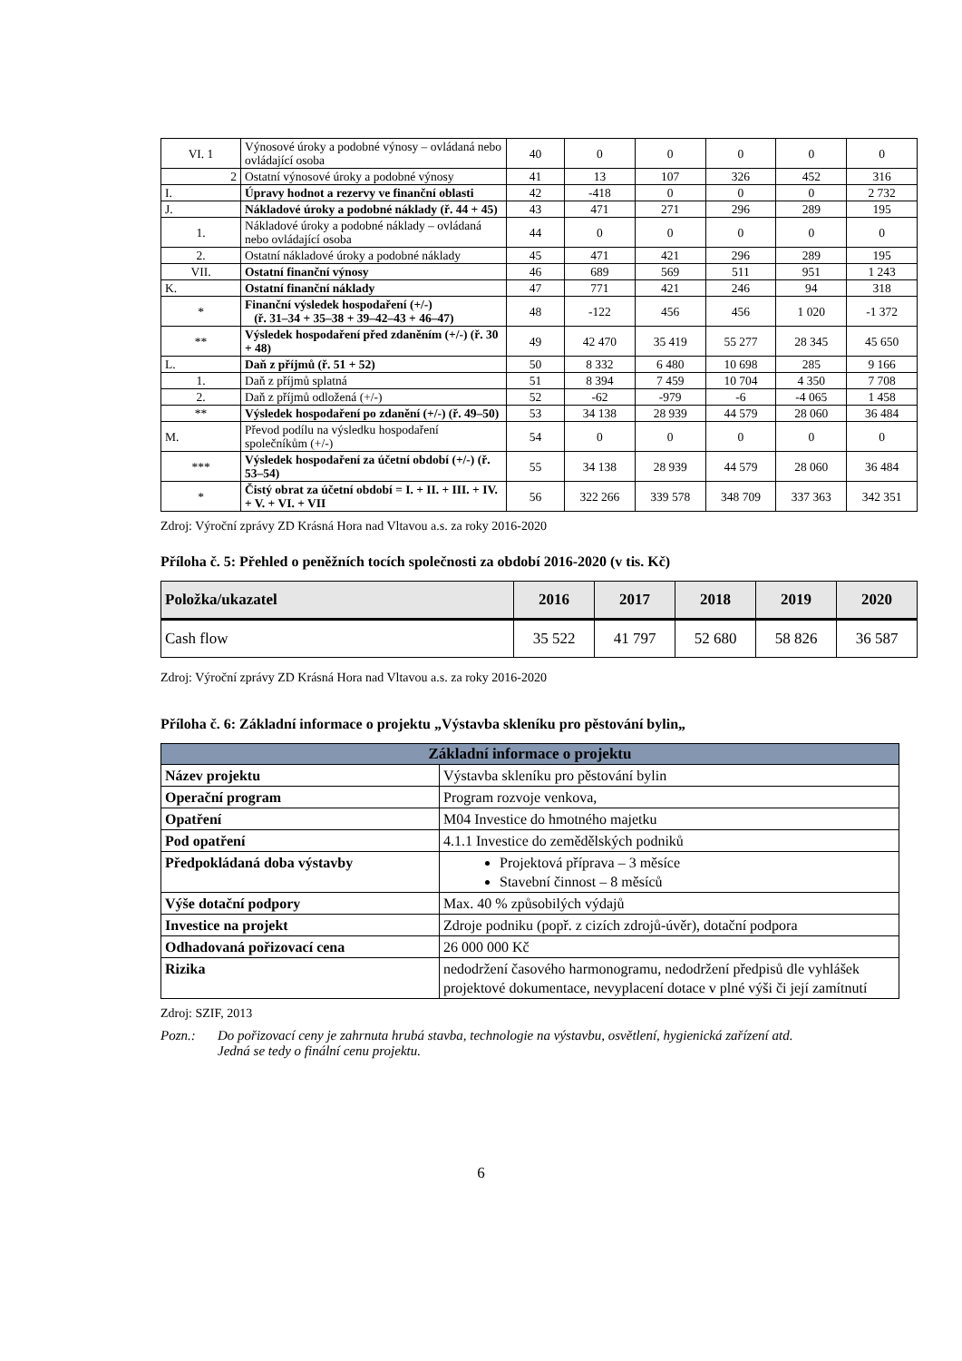| VI. 1 | Výnosové úroky a podobné výnosy – ovládaná nebo ovládající osoba | 40 | 0 | 0 | 0 | 0 | 0 |
| 2 | Ostatní výnosové úroky a podobné výnosy | 41 | 13 | 107 | 326 | 452 | 316 |
| I. | Úpravy hodnot a rezervy ve finanční oblasti | 42 | -418 | 0 | 0 | 0 | 2 732 |
| J. | Nákladové úroky a podobné náklady (ř. 44 + 45) | 43 | 471 | 271 | 296 | 289 | 195 |
| 1. | Nákladové úroky a podobné náklady – ovládaná nebo ovládající osoba | 44 | 0 | 0 | 0 | 0 | 0 |
| 2. | Ostatní nákladové úroky a podobné náklady | 45 | 471 | 421 | 296 | 289 | 195 |
| VII. | Ostatní finanční výnosy | 46 | 689 | 569 | 511 | 951 | 1 243 |
| K. | Ostatní finanční náklady | 47 | 771 | 421 | 246 | 94 | 318 |
| * | Finanční výsledek hospodaření (+/-) (ř. 31–34 + 35–38 + 39–42–43 + 46–47) | 48 | -122 | 456 | 456 | 1 020 | -1 372 |
| ** | Výsledek hospodaření před zdaněním (+/-) (ř. 30 + 48) | 49 | 42 470 | 35 419 | 55 277 | 28 345 | 45 650 |
| L. | Daň z příjmů (ř. 51 + 52) | 50 | 8 332 | 6 480 | 10 698 | 285 | 9 166 |
| 1. | Daň z příjmů splatná | 51 | 8 394 | 7 459 | 10 704 | 4 350 | 7 708 |
| 2. | Daň z příjmů odložená (+/-) | 52 | -62 | -979 | -6 | -4 065 | 1 458 |
| ** | Výsledek hospodaření po zdanění (+/-) (ř. 49–50) | 53 | 34 138 | 28 939 | 44 579 | 28 060 | 36 484 |
| M. | Převod podílu na výsledku hospodaření společníkům (+/-) | 54 | 0 | 0 | 0 | 0 | 0 |
| *** | Výsledek hospodaření za účetní období (+/-) (ř. 53–54) | 55 | 34 138 | 28 939 | 44 579 | 28 060 | 36 484 |
| * | Čistý obrat za účetní období = I. + II. + III. + IV. + V. + VI. + VII | 56 | 322 266 | 339 578 | 348 709 | 337 363 | 342 351 |
Zdroj: Výroční zprávy ZD Krásná Hora nad Vltavou a.s. za roky 2016-2020
Příloha č. 5: Přehled o peněžních tocích společnosti za období 2016-2020 (v tis. Kč)
| Položka/ukazatel | 2016 | 2017 | 2018 | 2019 | 2020 |
| --- | --- | --- | --- | --- | --- |
| Cash flow | 35 522 | 41 797 | 52 680 | 58 826 | 36 587 |
Zdroj: Výroční zprávy ZD Krásná Hora nad Vltavou a.s. za roky 2016-2020
Příloha č. 6: Základní informace o projektu „Výstavba skleníku pro pěstování bylin„
| Základní informace o projektu | |
| --- | --- |
| Název projektu | Výstavba skleníku pro pěstování bylin |
| Operační program | Program rozvoje venkova, |
| Opatření | M04 Investice do hmotného majetku |
| Pod opatření | 4.1.1 Investice do zemědělských podniků |
| Předpokládaná doba výstavby | Projektová příprava – 3 měsíce Stavební činnost – 8 měsíců |
| Výše dotační podpory | Max. 40 % způsobilých výdajů |
| Investice na projekt | Zdroje podniku (popř. z cizích zdrojů-úvěr), dotační podpora |
| Odhadovaná pořizovací cena | 26 000 000 Kč |
| Rizika | nedodržení časového harmonogramu, nedodržení předpisů dle vyhlášek projektové dokumentace, nevyplacení dotace v plné výši či její zamítnutí |
Zdroj: SZIF, 2013
Pozn.: Do pořizovací ceny je zahrnuta hrubá stavba, technologie na výstavbu, osvětlení, hygienická zařízení atd. Jedná se tedy o finální cenu projektu.
6